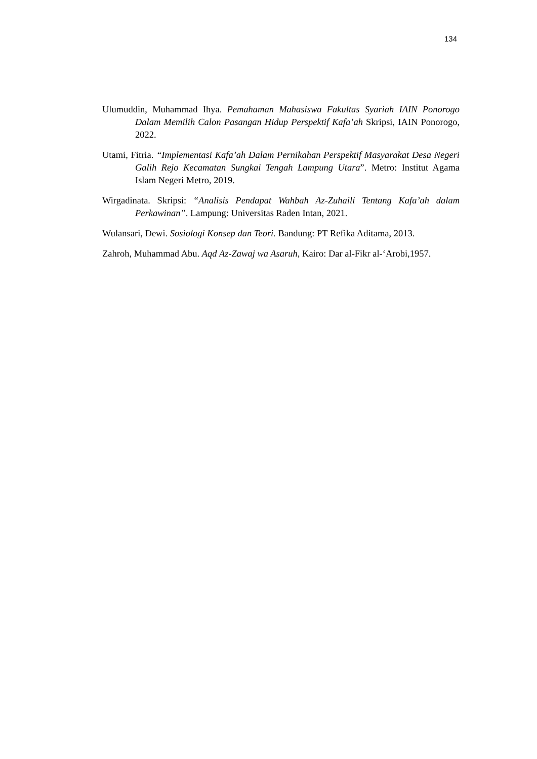134
Ulumuddin, Muhammad Ihya. Pemahaman Mahasiswa Fakultas Syariah IAIN Ponorogo Dalam Memilih Calon Pasangan Hidup Perspektif Kafa’ah Skripsi, IAIN Ponorogo, 2022.
Utami, Fitria. “Implementasi Kafa’ah Dalam Pernikahan Perspektif Masyarakat Desa Negeri Galih Rejo Kecamatan Sungkai Tengah Lampung Utara”. Metro: Institut Agama Islam Negeri Metro, 2019.
Wirgadinata. Skripsi: “Analisis Pendapat Wahbah Az-Zuhaili Tentang Kafa’ah dalam Perkawinan”. Lampung: Universitas Raden Intan, 2021.
Wulansari, Dewi. Sosiologi Konsep dan Teori. Bandung: PT Refika Aditama, 2013.
Zahroh, Muhammad Abu. Aqd Az-Zawaj wa Asaruh, Kairo: Dar al-Fikr al-‘Arobi,1957.